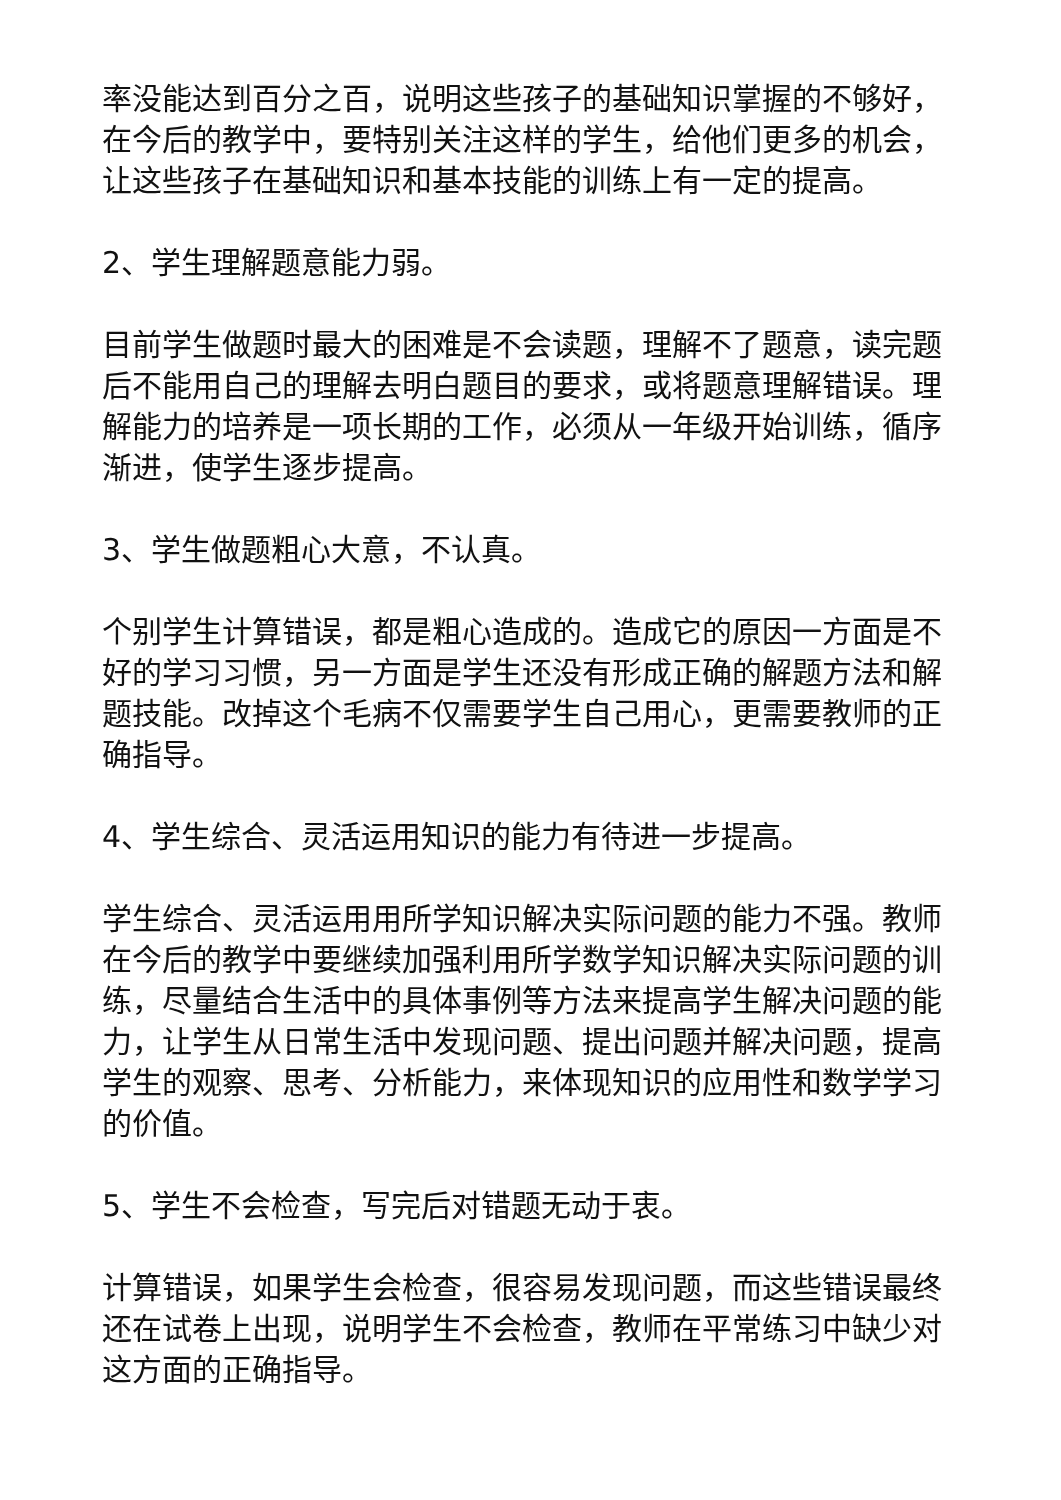率没能达到百分之百，说明这些孩子的基础知识掌握的不够好，在今后的教学中，要特别关注这样的学生，给他们更多的机会，让这些孩子在基础知识和基本技能的训练上有一定的提高。
2、学生理解题意能力弱。
目前学生做题时最大的困难是不会读题，理解不了题意，读完题后不能用自己的理解去明白题目的要求，或将题意理解错误。理解能力的培养是一项长期的工作，必须从一年级开始训练，循序渐进，使学生逐步提高。
3、学生做题粗心大意，不认真。
个别学生计算错误，都是粗心造成的。造成它的原因一方面是不好的学习习惯，另一方面是学生还没有形成正确的解题方法和解题技能。改掉这个毛病不仅需要学生自己用心，更需要教师的正确指导。
4、学生综合、灵活运用知识的能力有待进一步提高。
学生综合、灵活运用用所学知识解决实际问题的能力不强。教师在今后的教学中要继续加强利用所学数学知识解决实际问题的训练，尽量结合生活中的具体事例等方法来提高学生解决问题的能力，让学生从日常生活中发现问题、提出问题并解决问题，提高学生的观察、思考、分析能力，来体现知识的应用性和数学学习的价值。
5、学生不会检查，写完后对错题无动于衷。
计算错误，如果学生会检查，很容易发现问题，而这些错误最终还在试卷上出现，说明学生不会检查，教师在平常练习中缺少对这方面的正确指导。